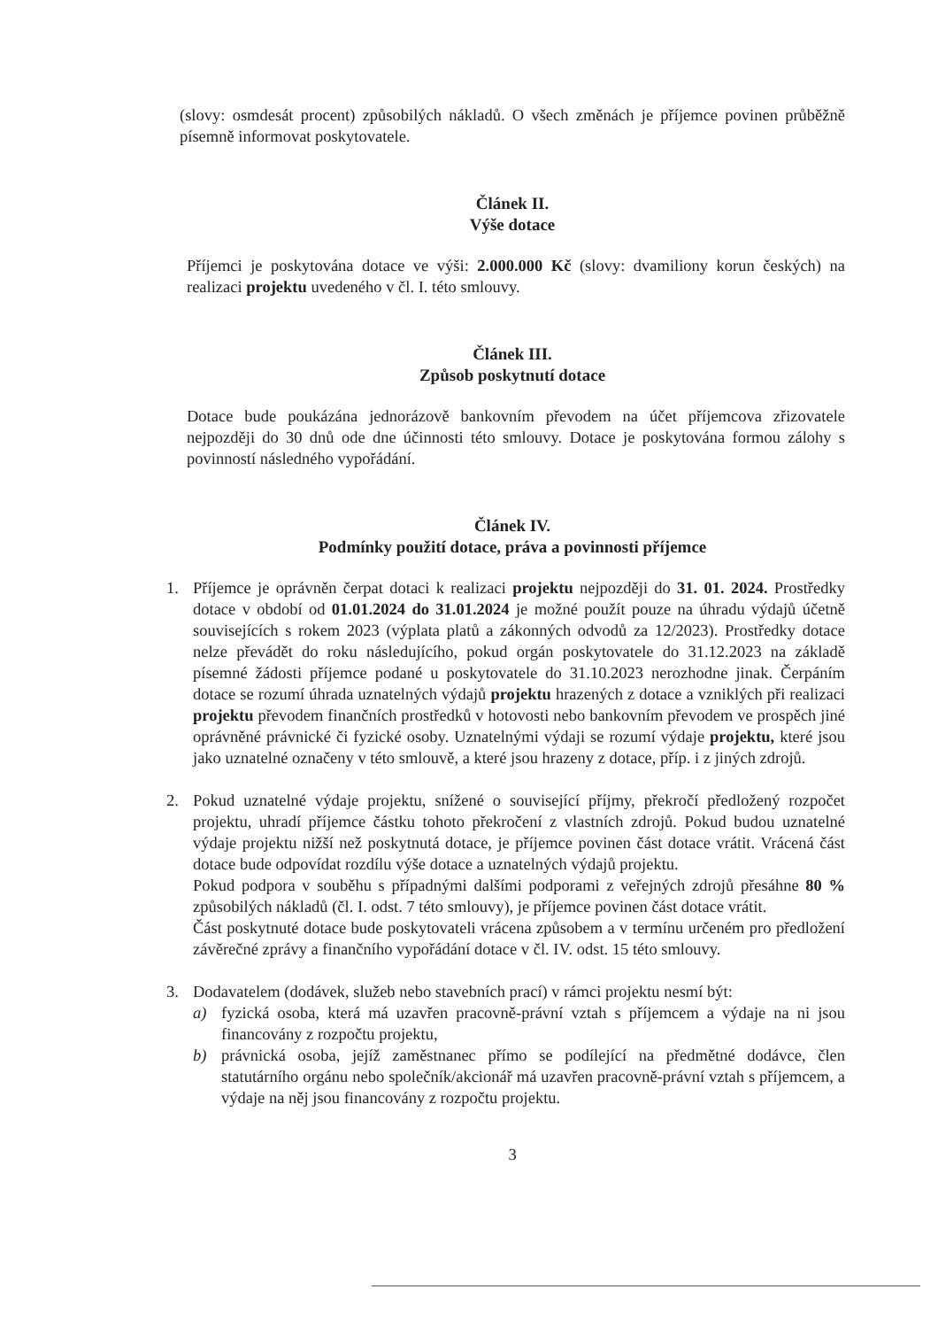(slovy: osmdesát procent) způsobilých nákladů. O všech změnách je příjemce povinen průběžně písemně informovat poskytovatele.
Článek II.
Výše dotace
Příjemci je poskytována dotace ve výši: 2.000.000 Kč (slovy: dvamiliony korun českých) na realizaci projektu uvedeného v čl. I. této smlouvy.
Článek III.
Způsob poskytnutí dotace
Dotace bude poukázána jednorázově bankovním převodem na účet příjemcova zřizovatele nejpozději do 30 dnů ode dne účinnosti této smlouvy. Dotace je poskytována formou zálohy s povinností následného vypořádání.
Článek IV.
Podmínky použití dotace, práva a povinnosti příjemce
1. Příjemce je oprávněn čerpat dotaci k realizaci projektu nejpozději do 31. 01. 2024. Prostředky dotace v období od 01.01.2024 do 31.01.2024 je možné použít pouze na úhradu výdajů účetně souvisejících s rokem 2023 (výplata platů a zákonných odvodů za 12/2023). Prostředky dotace nelze převádět do roku následujícího, pokud orgán poskytovatele do 31.12.2023 na základě písemné žádosti příjemce podané u poskytovatele do 31.10.2023 nerozhodne jinak. Čerpáním dotace se rozumí úhrada uznatelných výdajů projektu hrazených z dotace a vzniklých při realizaci projektu převodem finančních prostředků v hotovosti nebo bankovním převodem ve prospěch jiné oprávněné právnické či fyzické osoby. Uznatelnými výdaji se rozumí výdaje projektu, které jsou jako uznatelné označeny v této smlouvě, a které jsou hrazeny z dotace, příp. i z jiných zdrojů.
2. Pokud uznatelné výdaje projektu, snížené o související příjmy, překročí předložený rozpočet projektu, uhradí příjemce částku tohoto překročení z vlastních zdrojů. Pokud budou uznatelné výdaje projektu nižší než poskytnutá dotace, je příjemce povinen část dotace vrátit. Vrácená část dotace bude odpovídat rozdílu výše dotace a uznatelných výdajů projektu.
Pokud podpora v souběhu s případnými dalšími podporami z veřejných zdrojů přesáhne 80 % způsobilých nákladů (čl. I. odst. 7 této smlouvy), je příjemce povinen část dotace vrátit.
Část poskytnuté dotace bude poskytovateli vrácena způsobem a v termínu určeném pro předložení závěrečné zprávy a finančního vypořádání dotace v čl. IV. odst. 15 této smlouvy.
3. Dodavatelem (dodávek, služeb nebo stavebních prací) v rámci projektu nesmí být:
a) fyzická osoba, která má uzavřen pracovně-právní vztah s příjemcem a výdaje na ni jsou financovány z rozpočtu projektu,
b) právnická osoba, jejíž zaměstnanec přímo se podílející na předmětné dodávce, člen statutárního orgánu nebo společník/akcionář má uzavřen pracovně-právní vztah s příjemcem, a výdaje na něj jsou financovány z rozpočtu projektu.
3